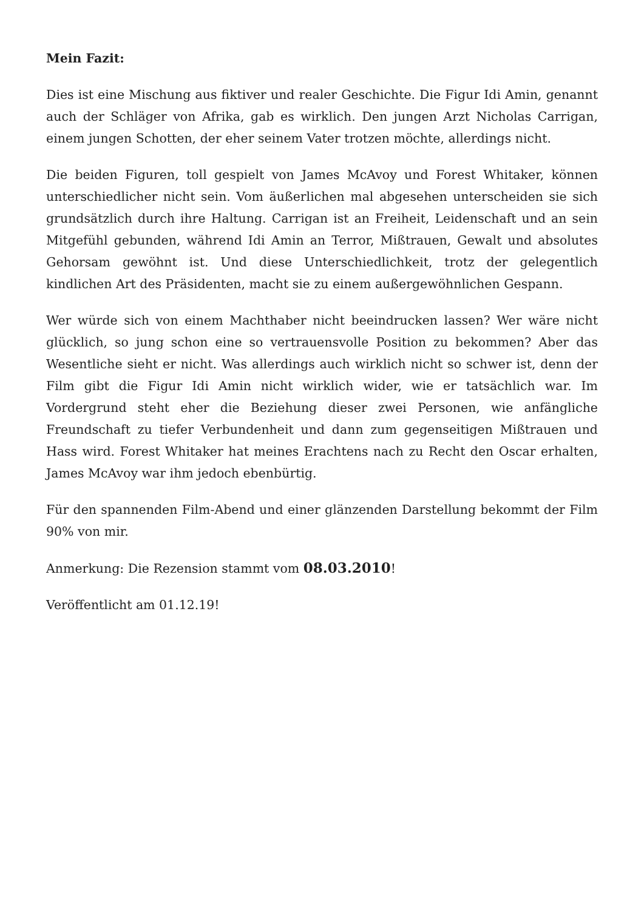Mein Fazit:
Dies ist eine Mischung aus fiktiver und realer Geschichte. Die Figur Idi Amin, genannt auch der Schläger von Afrika, gab es wirklich. Den jungen Arzt Nicholas Carrigan, einem jungen Schotten, der eher seinem Vater trotzen möchte, allerdings nicht.
Die beiden Figuren, toll gespielt von James McAvoy und Forest Whitaker, können unterschiedlicher nicht sein. Vom äußerlichen mal abgesehen unterscheiden sie sich grundsätzlich durch ihre Haltung. Carrigan ist an Freiheit, Leidenschaft und an sein Mitgefühl gebunden, während Idi Amin an Terror, Mißtrauen, Gewalt und absolutes Gehorsam gewöhnt ist. Und diese Unterschiedlichkeit, trotz der gelegentlich kindlichen Art des Präsidenten, macht sie zu einem außergewöhnlichen Gespann.
Wer würde sich von einem Machthaber nicht beeindrucken lassen? Wer wäre nicht glücklich, so jung schon eine so vertrauensvolle Position zu bekommen? Aber das Wesentliche sieht er nicht. Was allerdings auch wirklich nicht so schwer ist, denn der Film gibt die Figur Idi Amin nicht wirklich wider, wie er tatsächlich war. Im Vordergrund steht eher die Beziehung dieser zwei Personen, wie anfängliche Freundschaft zu tiefer Verbundenheit und dann zum gegenseitigen Mißtrauen und Hass wird. Forest Whitaker hat meines Erachtens nach zu Recht den Oscar erhalten, James McAvoy war ihm jedoch ebenbürtig.
Für den spannenden Film-Abend und einer glänzenden Darstellung bekommt der Film 90% von mir.
Anmerkung: Die Rezension stammt vom 08.03.2010!
Veröffentlicht am 01.12.19!